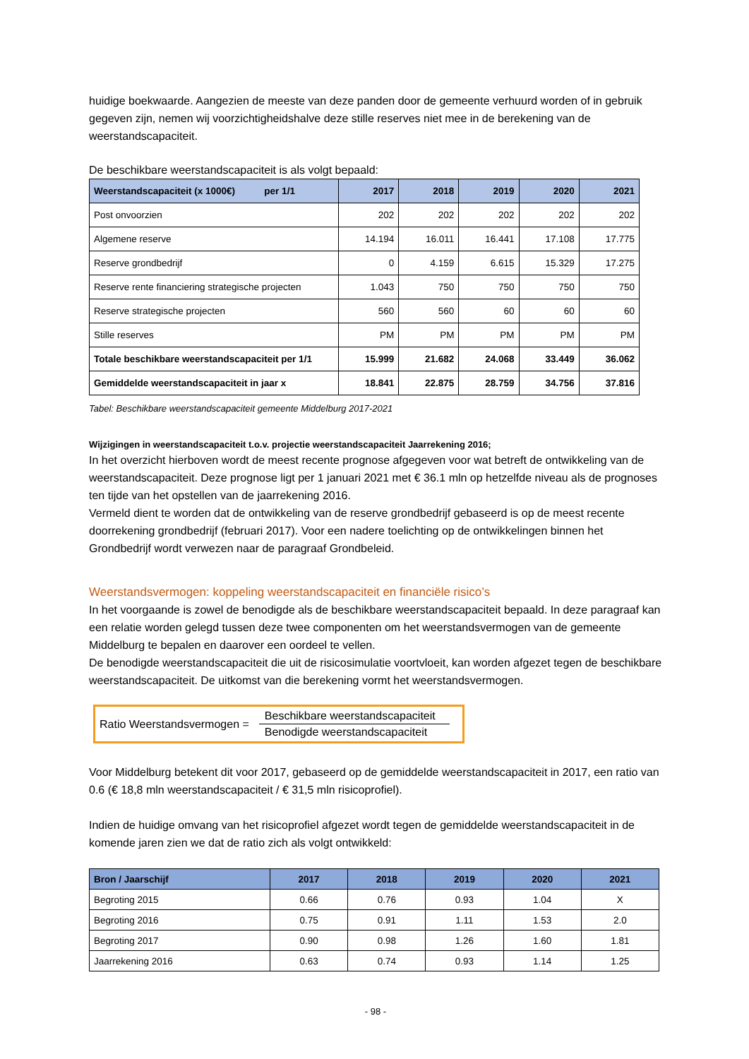huidige boekwaarde. Aangezien de meeste van deze panden door de gemeente verhuurd worden of in gebruik gegeven zijn, nemen wij voorzichtigheidshalve deze stille reserves niet mee in de berekening van de weerstandscapaciteit.
De beschikbare weerstandscapaciteit is als volgt bepaald:
| Weerstandscapaciteit (x 1000€) per 1/1 | 2017 | 2018 | 2019 | 2020 | 2021 |
| --- | --- | --- | --- | --- | --- |
| Post onvoorzien | 202 | 202 | 202 | 202 | 202 |
| Algemene reserve | 14.194 | 16.011 | 16.441 | 17.108 | 17.775 |
| Reserve grondbedrijf | 0 | 4.159 | 6.615 | 15.329 | 17.275 |
| Reserve rente financiering strategische projecten | 1.043 | 750 | 750 | 750 | 750 |
| Reserve strategische projecten | 560 | 560 | 60 | 60 | 60 |
| Stille reserves | PM | PM | PM | PM | PM |
| Totale beschikbare weerstandscapaciteit per 1/1 | 15.999 | 21.682 | 24.068 | 33.449 | 36.062 |
| Gemiddelde weerstandscapaciteit in jaar x | 18.841 | 22.875 | 28.759 | 34.756 | 37.816 |
Tabel: Beschikbare weerstandscapaciteit gemeente Middelburg 2017-2021
Wijzigingen in weerstandscapaciteit t.o.v. projectie weerstandscapaciteit Jaarrekening 2016;
In het overzicht hierboven wordt de meest recente prognose afgegeven voor wat betreft de ontwikkeling van de weerstandscapaciteit. Deze prognose ligt per 1 januari 2021 met € 36.1 mln op hetzelfde niveau als de prognoses ten tijde van het opstellen van de jaarrekening 2016.
Vermeld dient te worden dat de ontwikkeling van de reserve grondbedrijf gebaseerd is op de meest recente doorrekening grondbedrijf (februari 2017). Voor een nadere toelichting op de ontwikkelingen binnen het Grondbedrijf wordt verwezen naar de paragraaf Grondbeleid.
Weerstandsvermogen: koppeling weerstandscapaciteit en financiële risico’s
In het voorgaande is zowel de benodigde als de beschikbare weerstandscapaciteit bepaald. In deze paragraaf kan een relatie worden gelegd tussen deze twee componenten om het weerstandsvermogen van de gemeente Middelburg te bepalen en daarover een oordeel te vellen.
De benodigde weerstandscapaciteit die uit de risicosimulatie voortvloeit, kan worden afgezet tegen de beschikbare weerstandscapaciteit. De uitkomst van die berekening vormt het weerstandsvermogen.
Ratio Weerstandsvermogen =
Beschikbare weerstandscapaciteit
Benodigde weerstandscapaciteit
Voor Middelburg betekent dit voor 2017, gebaseerd op de gemiddelde weerstandscapaciteit in 2017, een ratio van 0.6 (€ 18,8 mln weerstandscapaciteit / € 31,5 mln risicoprofiel).
Indien de huidige omvang van het risicoprofiel afgezet wordt tegen de gemiddelde weerstandscapaciteit in de komende jaren zien we dat de ratio zich als volgt ontwikkeld:
| Bron / Jaarschijf | 2017 | 2018 | 2019 | 2020 | 2021 |
| --- | --- | --- | --- | --- | --- |
| Begroting 2015 | 0.66 | 0.76 | 0.93 | 1.04 | X |
| Begroting 2016 | 0.75 | 0.91 | 1.11 | 1.53 | 2.0 |
| Begroting 2017 | 0.90 | 0.98 | 1.26 | 1.60 | 1.81 |
| Jaarrekening 2016 | 0.63 | 0.74 | 0.93 | 1.14 | 1.25 |
- 98 -